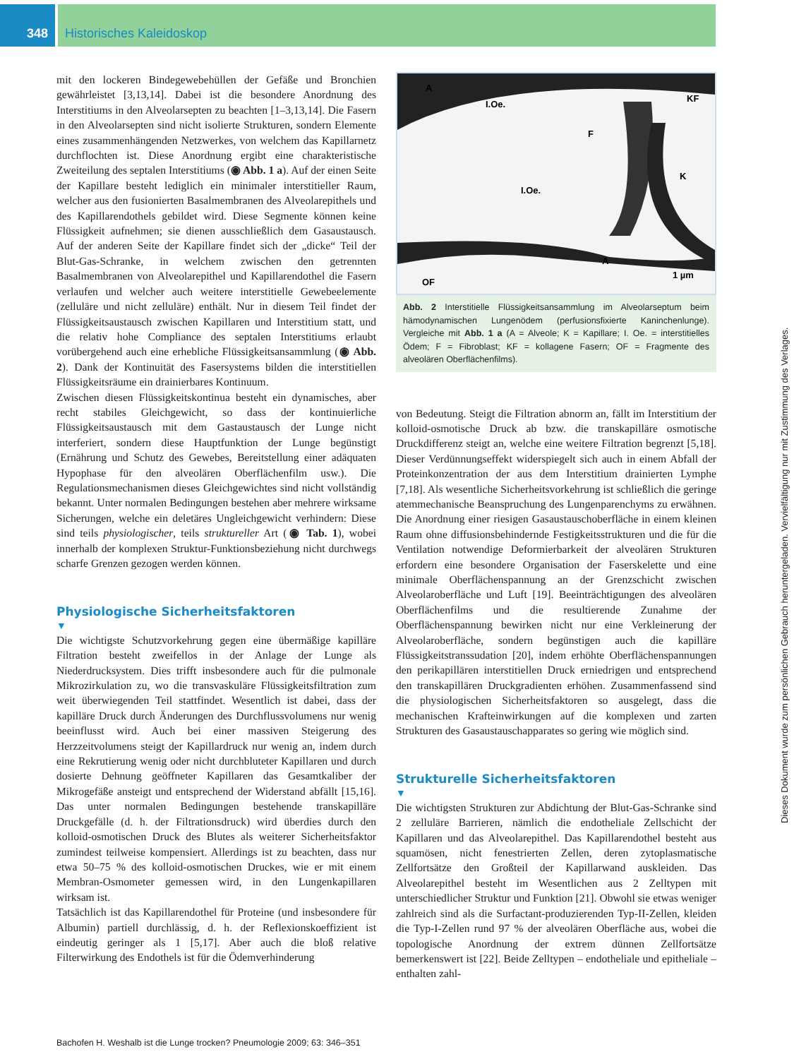348 Historisches Kaleidoskop
mit den lockeren Bindegewebehüllen der Gefäße und Bronchien gewährleistet [3,13,14]. Dabei ist die besondere Anordnung des Interstitiums in den Alveolarsepten zu beachten [1–3,13,14]. Die Fasern in den Alveolarsepten sind nicht isolierte Strukturen, sondern Elemente eines zusammenhängenden Netzwerkes, von welchem das Kapillarnetz durchflochten ist. Diese Anordnung ergibt eine charakteristische Zweiteilung des septalen Interstitiums (◉ Abb. 1 a). Auf der einen Seite der Kapillare besteht lediglich ein minimaler interstitieller Raum, welcher aus den fusionierten Basalmembranen des Alveolarepithels und des Kapillarendothels gebildet wird. Diese Segmente können keine Flüssigkeit aufnehmen; sie dienen ausschließlich dem Gasaustausch. Auf der anderen Seite der Kapillare findet sich der „dicke“ Teil der Blut-Gas-Schranke, in welchem zwischen den getrennten Basalmembranen von Alveolarepithel und Kapillarendothel die Fasern verlaufen und welcher auch weitere interstitielle Gewebeelemente (zelluläre und nicht zelluläre) enthält. Nur in diesem Teil findet der Flüssigkeitsaustausch zwischen Kapillaren und Interstitium statt, und die relativ hohe Compliance des septalen Interstitiums erlaubt vorübergehend auch eine erhebliche Flüssigkeitsansammlung (◉ Abb. 2). Dank der Kontinuität des Fasersystems bilden die interstitiellen Flüssigkeitsräume ein drainierbares Kontinuum.
Zwischen diesen Flüssigkeitskontinua besteht ein dynamisches, aber recht stabiles Gleichgewicht, so dass der kontinuierliche Flüssigkeitsaustausch mit dem Gastaustausch der Lunge nicht interferiert, sondern diese Hauptfunktion der Lunge begünstigt (Ernährung und Schutz des Gewebes, Bereitstellung einer adäquaten Hypophase für den alveolären Oberflächenfilm usw.). Die Regulationsmechanismen dieses Gleichgewichtes sind nicht vollständig bekannt. Unter normalen Bedingungen bestehen aber mehrere wirksame Sicherungen, welche ein deletäres Ungleichgewicht verhindern: Diese sind teils physiologischer, teils struktureller Art (◉ Tab. 1), wobei innerhalb der komplexen Struktur-Funktionsbeziehung nicht durchwegs scharfe Grenzen gezogen werden können.
Physiologische Sicherheitsfaktoren
▼
Die wichtigste Schutzvorkehrung gegen eine übermäßige kapilläre Filtration besteht zweifellos in der Anlage der Lunge als Niederdrucksystem. Dies trifft insbesondere auch für die pulmonale Mikrozirkulation zu, wo die transvaskuläre Flüssigkeitsfiltration zum weit überwiegenden Teil stattfindet. Wesentlich ist dabei, dass der kapilläre Druck durch Änderungen des Durchflussvolumens nur wenig beeinflusst wird. Auch bei einer massiven Steigerung des Herzzeitvolumens steigt der Kapillardruck nur wenig an, indem durch eine Rekrutierung wenig oder nicht durchbluteter Kapillaren und durch dosierte Dehnung geöffneter Kapillaren das Gesamtkaliber der Mikrogefäße ansteigt und entsprechend der Widerstand abfällt [15,16]. Das unter normalen Bedingungen bestehende transkapilläre Druckgefälle (d. h. der Filtrationsdruck) wird überdies durch den kolloid-osmotischen Druck des Blutes als weiterer Sicherheitsfaktor zumindest teilweise kompensiert. Allerdings ist zu beachten, dass nur etwa 50–75 % des kolloid-osmotischen Druckes, wie er mit einem Membran-Osmometer gemessen wird, in den Lungenkapillaren wirksam ist.
Tatsächlich ist das Kapillarendothel für Proteine (und insbesondere für Albumin) partiell durchlässig, d. h. der Reflexionskoeffizient ist eindeutig geringer als 1 [5,17]. Aber auch die bloß relative Filterwirkung des Endothels ist für die Ödemverhinderung
A
I.Oe.
KF
F
K
I.Oe.
A
OF
1 µm
Abb. 2 Interstitielle Flüssigkeitsansammlung im Alveolarseptum beim hämodynamischen Lungenödem (perfusionsfixierte Kaninchenlunge). Vergleiche mit Abb. 1 a (A = Alveole; K = Kapillare; I. Oe. = interstitielles Ödem; F = Fibroblast; KF = kollagene Fasern; OF = Fragmente des alveolären Oberflächenfilms).
von Bedeutung. Steigt die Filtration abnorm an, fällt im Interstitium der kolloid-osmotische Druck ab bzw. die transkapilläre osmotische Druckdifferenz steigt an, welche eine weitere Filtration begrenzt [5,18]. Dieser Verdünnungseffekt widerspiegelt sich auch in einem Abfall der Proteinkonzentration der aus dem Interstitium drainierten Lymphe [7,18]. Als wesentliche Sicherheitsvorkehrung ist schließlich die geringe atemmechanische Beanspruchung des Lungenparenchyms zu erwähnen. Die Anordnung einer riesigen Gasaustauschoberfläche in einem kleinen Raum ohne diffusionsbehindernde Festigkeitsstrukturen und die für die Ventilation notwendige Deformierbarkeit der alveolären Strukturen erfordern eine besondere Organisation der Faserskelette und eine minimale Oberflächenspannung an der Grenzschicht zwischen Alveolaroberfläche und Luft [19]. Beeinträchtigungen des alveolären Oberflächenfilms und die resultierende Zunahme der Oberflächenspannung bewirken nicht nur eine Verkleinerung der Alveolaroberfläche, sondern begünstigen auch die kapilläre Flüssigkeitstranssudation [20], indem erhöhte Oberflächenspannungen den perikapillären interstitiellen Druck erniedrigen und entsprechend den transkapillären Druckgradienten erhöhen. Zusammenfassend sind die physiologischen Sicherheitsfaktoren so ausgelegt, dass die mechanischen Krafteinwirkungen auf die komplexen und zarten Strukturen des Gasaustauschapparates so gering wie möglich sind.
Strukturelle Sicherheitsfaktoren
▼
Die wichtigsten Strukturen zur Abdichtung der Blut-Gas-Schranke sind 2 zelluläre Barrieren, nämlich die endotheliale Zellschicht der Kapillaren und das Alveolarepithel. Das Kapillarendothel besteht aus squamösen, nicht fenestrierten Zellen, deren zytoplasmatische Zellfortsätze den Großteil der Kapillarwand auskleiden. Das Alveolarepithel besteht im Wesentlichen aus 2 Zelltypen mit unterschiedlicher Struktur und Funktion [21]. Obwohl sie etwas weniger zahlreich sind als die Surfactant-produzierenden Typ-II-Zellen, kleiden die Typ-I-Zellen rund 97 % der alveolären Oberfläche aus, wobei die topologische Anordnung der extrem dünnen Zellfortsätze bemerkenswert ist [22]. Beide Zelltypen – endotheliale und epitheliale – enthalten zahl-
Bachofen H. Weshalb ist die Lunge trocken? Pneumologie 2009; 63: 346–351
Dieses Dokument wurde zum persönlichen Gebrauch heruntergeladen. Vervielfältigung nur mit Zustimmung des Verlages.